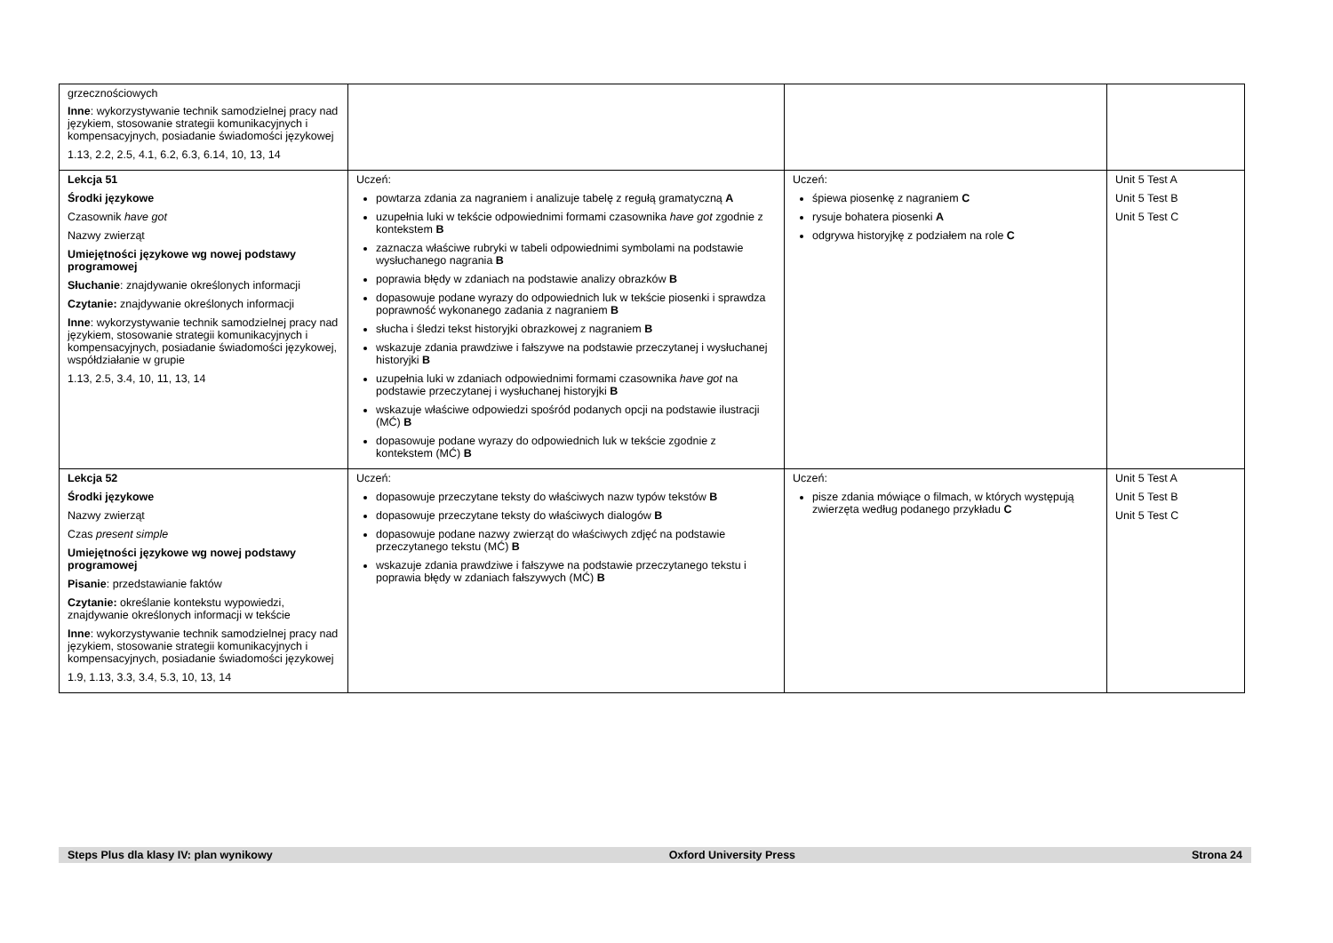| grzecznościowych Inne : wykorzystywanie technik samodzielnej pracy nad językiem, stosowanie strategii komunikacyjnych i kompensacyjnych, posiadanie świadomości językowej 1.13, 2.2, 2.5, 4.1, 6.2, 6.3, 6.14, 10, 13, 14 | | | |
| Lekcja 51 Środki językowe Czasownik have got Nazwy zwierząt Umiejętności językowe wg nowej podstawy programowej Słuchanie : znajdywanie określonych informacji Czytanie: znajdywanie określonych informacji Inne : wykorzystywanie technik samodzielnej pracy nad językiem, stosowanie strategii komunikacyjnych i kompensacyjnych, posiadanie świadomości językowej, współdziałanie w grupie 1.13, 2.5, 3.4, 10, 11, 13, 14 | Uczeń: powtarza zdania za nagraniem i analizuje tabelę z regułą gramatyczną A uzupełnia luki w tekście odpowiednimi formami czasownika have got zgodnie z kontekstem B zaznacza właściwe rubryki w tabeli odpowiednimi symbolami na podstawie wysłuchanego nagrania B poprawia błędy w zdaniach na podstawie analizy obrazków B dopasowuje podane wyrazy do odpowiednich luk w tekście piosenki i sprawdza poprawność wykonanego zadania z nagraniem B słucha i śledzi tekst historyjki obrazkowej z nagraniem B wskazuje zdania prawdziwe i fałszywe na podstawie przeczytanej i wysłuchanej historyjki B uzupełnia luki w zdaniach odpowiednimi formami czasownika have got na podstawie przeczytanej i wysłuchanej historyjki B wskazuje właściwe odpowiedzi spośród podanych opcji na podstawie ilustracji (MĆ) B dopasowuje podane wyrazy do odpowiednich luk w tekście zgodnie z kontekstem (MĆ) B | Uczeń: śpiewa piosenkę z nagraniem C rysuje bohatera piosenki A odgrywa historyjkę z podziałem na role C | Unit 5 Test A Unit 5 Test B Unit 5 Test C |
| Lekcja 52 Środki językowe Nazwy zwierząt Czas present simple Umiejętności językowe wg nowej podstawy programowej Pisanie : przedstawianie faktów Czytanie: określanie kontekstu wypowiedzi, znajdywanie określonych informacji w tekście Inne : wykorzystywanie technik samodzielnej pracy nad językiem, stosowanie strategii komunikacyjnych i kompensacyjnych, posiadanie świadomości językowej 1.9, 1.13, 3.3, 3.4, 5.3, 10, 13, 14 | Uczeń: dopasowuje przeczytane teksty do właściwych nazw typów tekstów B dopasowuje przeczytane teksty do właściwych dialogów B dopasowuje podane nazwy zwierząt do właściwych zdjęć na podstawie przeczytanego tekstu (MĆ) B wskazuje zdania prawdziwe i fałszywe na podstawie przeczytanego tekstu i poprawia błędy w zdaniach fałszywych (MĆ) B | Uczeń: pisze zdania mówiące o filmach, w których występują zwierzęta według podanego przykładu C | Unit 5 Test A Unit 5 Test B Unit 5 Test C |
Steps Plus dla klasy IV: plan wynikowy Oxford University Press Strona 24